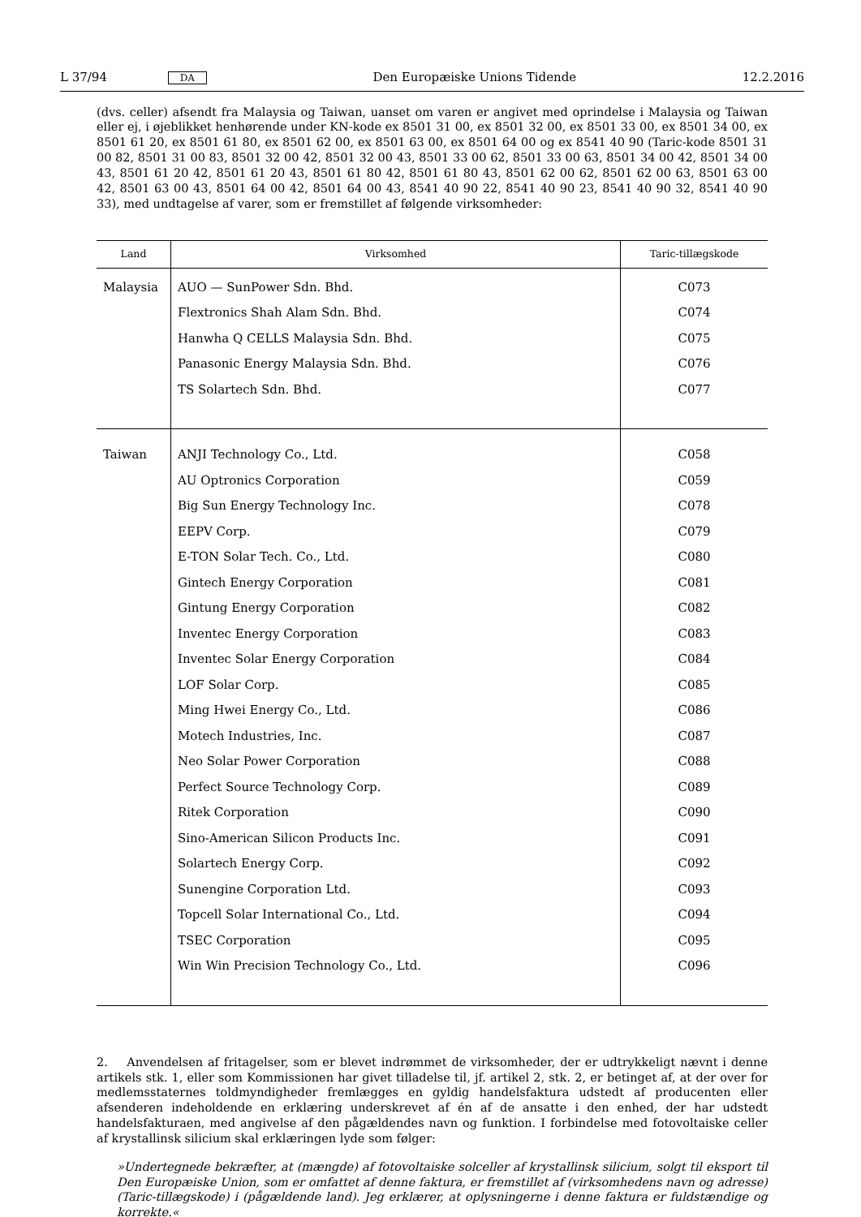L 37/94 DA Den Europæiske Unions Tidende 12.2.2016
(dvs. celler) afsendt fra Malaysia og Taiwan, uanset om varen er angivet med oprindelse i Malaysia og Taiwan eller ej, i øjeblikket henhørende under KN-kode ex 8501 31 00, ex 8501 32 00, ex 8501 33 00, ex 8501 34 00, ex 8501 61 20, ex 8501 61 80, ex 8501 62 00, ex 8501 63 00, ex 8501 64 00 og ex 8541 40 90 (Taric-kode 8501 31 00 82, 8501 31 00 83, 8501 32 00 42, 8501 32 00 43, 8501 33 00 62, 8501 33 00 63, 8501 34 00 42, 8501 34 00 43, 8501 61 20 42, 8501 61 20 43, 8501 61 80 42, 8501 61 80 43, 8501 62 00 62, 8501 62 00 63, 8501 63 00 42, 8501 63 00 43, 8501 64 00 42, 8501 64 00 43, 8541 40 90 22, 8541 40 90 23, 8541 40 90 32, 8541 40 90 33), med undtagelse af varer, som er fremstillet af følgende virksomheder:
| Land | Virksomhed | Taric-tillægskode |
| --- | --- | --- |
| Malaysia | AUO — SunPower Sdn. Bhd. | C073 |
| | Flextronics Shah Alam Sdn. Bhd. | C074 |
| | Hanwha Q CELLS Malaysia Sdn. Bhd. | C075 |
| | Panasonic Energy Malaysia Sdn. Bhd. | C076 |
| | TS Solartech Sdn. Bhd. | C077 |
| Taiwan | ANJI Technology Co., Ltd. | C058 |
| | AU Optronics Corporation | C059 |
| | Big Sun Energy Technology Inc. | C078 |
| | EEPV Corp. | C079 |
| | E-TON Solar Tech. Co., Ltd. | C080 |
| | Gintech Energy Corporation | C081 |
| | Gintung Energy Corporation | C082 |
| | Inventec Energy Corporation | C083 |
| | Inventec Solar Energy Corporation | C084 |
| | LOF Solar Corp. | C085 |
| | Ming Hwei Energy Co., Ltd. | C086 |
| | Motech Industries, Inc. | C087 |
| | Neo Solar Power Corporation | C088 |
| | Perfect Source Technology Corp. | C089 |
| | Ritek Corporation | C090 |
| | Sino-American Silicon Products Inc. | C091 |
| | Solartech Energy Corp. | C092 |
| | Sunengine Corporation Ltd. | C093 |
| | Topcell Solar International Co., Ltd. | C094 |
| | TSEC Corporation | C095 |
| | Win Win Precision Technology Co., Ltd. | C096 |
2. Anvendelsen af fritagelser, som er blevet indrømmet de virksomheder, der er udtrykkeligt nævnt i denne artikels stk. 1, eller som Kommissionen har givet tilladelse til, jf. artikel 2, stk. 2, er betinget af, at der over for medlemsstaternes toldmyndigheder fremlægges en gyldig handelsfaktura udstedt af producenten eller afsenderen indeholdende en erklæring underskrevet af én af de ansatte i den enhed, der har udstedt handelsfakturaen, med angivelse af den pågældendes navn og funktion. I forbindelse med fotovoltaiske celler af krystallinsk silicium skal erklæringen lyde som følger:
»Undertegnede bekræfter, at (mængde) af fotovoltaiske solceller af krystallinsk silicium, solgt til eksport til Den Europæiske Union, som er omfattet af denne faktura, er fremstillet af (virksomhedens navn og adresse) (Taric-tillægskode) i (pågældende land). Jeg erklærer, at oplysningerne i denne faktura er fuldstændige og korrekte.«